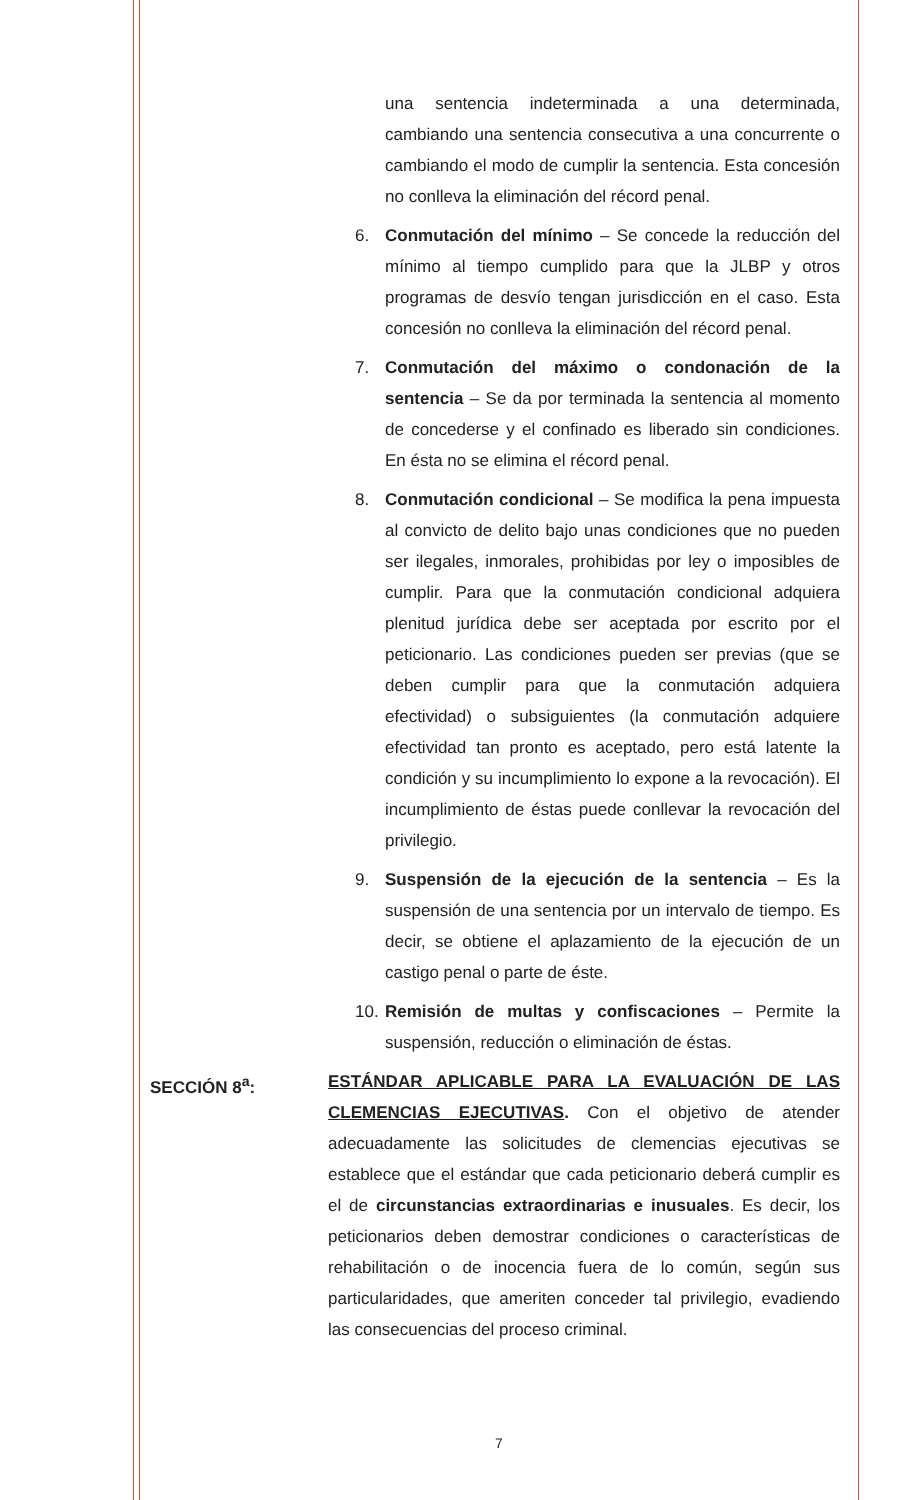una sentencia indeterminada a una determinada, cambiando una sentencia consecutiva a una concurrente o cambiando el modo de cumplir la sentencia. Esta concesión no conlleva la eliminación del récord penal.
6. Conmutación del mínimo – Se concede la reducción del mínimo al tiempo cumplido para que la JLBP y otros programas de desvío tengan jurisdicción en el caso. Esta concesión no conlleva la eliminación del récord penal.
7. Conmutación del máximo o condonación de la sentencia – Se da por terminada la sentencia al momento de concederse y el confinado es liberado sin condiciones. En ésta no se elimina el récord penal.
8. Conmutación condicional – Se modifica la pena impuesta al convicto de delito bajo unas condiciones que no pueden ser ilegales, inmorales, prohibidas por ley o imposibles de cumplir. Para que la conmutación condicional adquiera plenitud jurídica debe ser aceptada por escrito por el peticionario. Las condiciones pueden ser previas (que se deben cumplir para que la conmutación adquiera efectividad) o subsiguientes (la conmutación adquiere efectividad tan pronto es aceptado, pero está latente la condición y su incumplimiento lo expone a la revocación). El incumplimiento de éstas puede conllevar la revocación del privilegio.
9. Suspensión de la ejecución de la sentencia – Es la suspensión de una sentencia por un intervalo de tiempo. Es decir, se obtiene el aplazamiento de la ejecución de un castigo penal o parte de éste.
10.
Remisión de multas y confiscaciones – Permite la suspensión, reducción o eliminación de éstas.
SECCIÓN 8<sup>a</sup>: ESTÁNDAR APLICABLE PARA LA EVALUACIÓN DE LAS CLEMENCIAS EJECUTIVAS. Con el objetivo de atender adecuadamente las solicitudes de clemencias ejecutivas se establece que el estándar que cada peticionario deberá cumplir es el de circunstancias extraordinarias e inusuales. Es decir, los peticionarios deben demostrar condiciones o características de rehabilitación o de inocencia fuera de lo común, según sus particularidades, que ameriten conceder tal privilegio, evadiendo las consecuencias del proceso criminal.
7